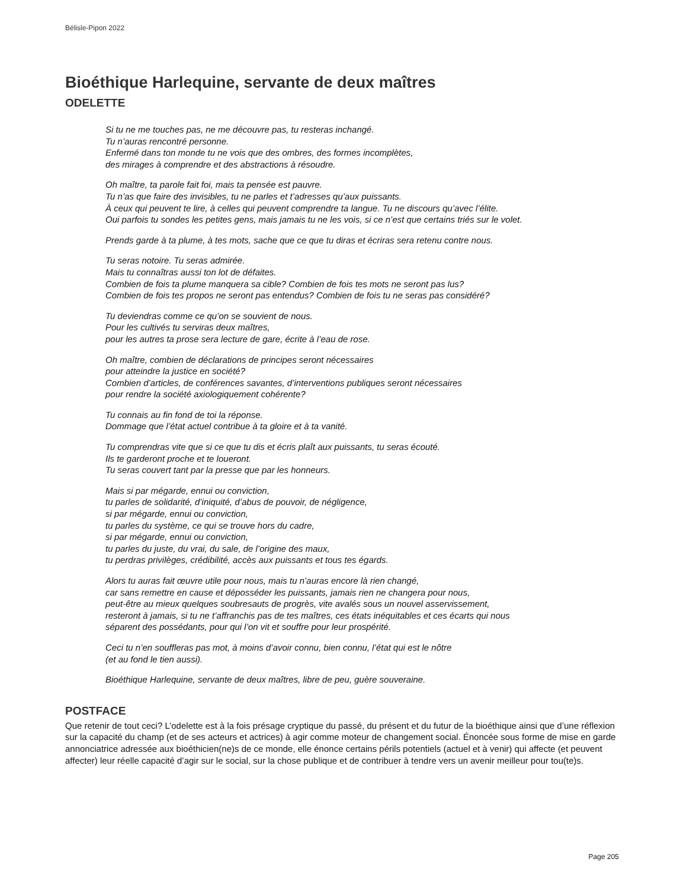Bélisle-Pipon 2022
Bioéthique Harlequine, servante de deux maîtres
ODELETTE
Si tu ne me touches pas, ne me découvre pas, tu resteras inchangé.
Tu n’auras rencontré personne.
Enfermé dans ton monde tu ne vois que des ombres, des formes incomplètes,
des mirages à comprendre et des abstractions à résoudre.
Oh maître, ta parole fait foi, mais ta pensée est pauvre.
Tu n’as que faire des invisibles, tu ne parles et t’adresses qu’aux puissants.
À ceux qui peuvent te lire, à celles qui peuvent comprendre ta langue. Tu ne discours qu’avec l’élite.
Oui parfois tu sondes les petites gens, mais jamais tu ne les vois, si ce n’est que certains triés sur le volet.
Prends garde à ta plume, à tes mots, sache que ce que tu diras et écriras sera retenu contre nous.
Tu seras notoire. Tu seras admirée.
Mais tu connaîtras aussi ton lot de défaites.
Combien de fois ta plume manquera sa cible? Combien de fois tes mots ne seront pas lus?
Combien de fois tes propos ne seront pas entendus? Combien de fois tu ne seras pas considéré?
Tu deviendras comme ce qu’on se souvient de nous.
Pour les cultivés tu serviras deux maîtres,
pour les autres ta prose sera lecture de gare, écrite à l’eau de rose.
Oh maître, combien de déclarations de principes seront nécessaires
pour atteindre la justice en société?
Combien d’articles, de conférences savantes, d’interventions publiques seront nécessaires
pour rendre la société axiologiquement cohérente?
Tu connais au fin fond de toi la réponse.
Dommage que l’état actuel contribue à ta gloire et à ta vanité.
Tu comprendras vite que si ce que tu dis et écris plaît aux puissants, tu seras écouté.
Ils te garderont proche et te loueront.
Tu seras couvert tant par la presse que par les honneurs.
Mais si par mégarde, ennui ou conviction,
tu parles de solidarité, d’iniquité, d’abus de pouvoir, de négligence,
si par mégarde, ennui ou conviction,
tu parles du système, ce qui se trouve hors du cadre,
si par mégarde, ennui ou conviction,
tu parles du juste, du vrai, du sale, de l’origine des maux,
tu perdras privilèges, crédibilité, accès aux puissants et tous tes égards.
Alors tu auras fait œuvre utile pour nous, mais tu n’auras encore là rien changé,
car sans remettre en cause et déposséder les puissants, jamais rien ne changera pour nous,
peut-être au mieux quelques soubresauts de progrès, vite avalés sous un nouvel asservissement,
resteront à jamais, si tu ne t’affranchis pas de tes maîtres, ces états inéquitables et ces écarts qui nous
séparent des possédants, pour qui l’on vit et souffre pour leur prospérité.
Ceci tu n’en souffleras pas mot, à moins d’avoir connu, bien connu, l’état qui est le nôtre
(et au fond le tien aussi).
Bioéthique Harlequine, servante de deux maîtres, libre de peu, guère souveraine.
POSTFACE
Que retenir de tout ceci? L’odelette est à la fois présage cryptique du passé, du présent et du futur de la bioéthique ainsi que d’une réflexion sur la capacité du champ (et de ses acteurs et actrices) à agir comme moteur de changement social. Énoncée sous forme de mise en garde annonciatrice adressée aux bioéthicien(ne)s de ce monde, elle énonce certains périls potentiels (actuel et à venir) qui affecte (et peuvent affecter) leur réelle capacité d’agir sur le social, sur la chose publique et de contribuer à tendre vers un avenir meilleur pour tou(te)s.
Page 205